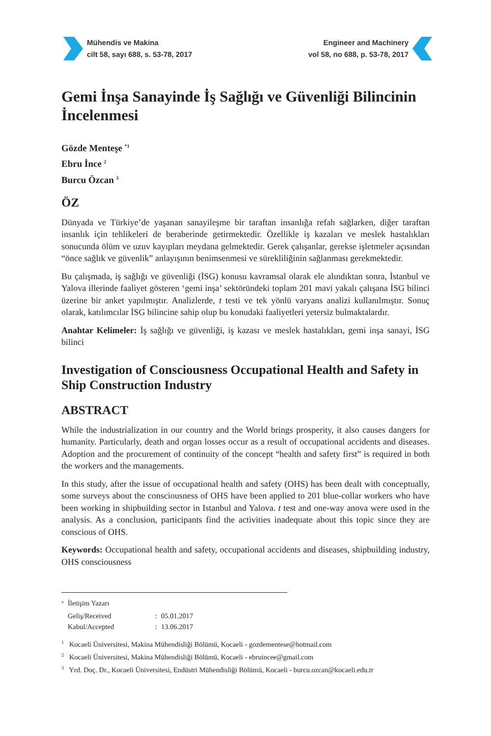Mühendis ve Makina
cilt 58, sayı 688, s. 53-78, 2017
Engineer and Machinery
vol 58, no 688, p. 53-78, 2017
Gemi İnşa Sanayinde İş Sağlığı ve Güvenliği Bilincinin İncelenmesi
Gözde Menteşe <sup>*1</sup>
Ebru İnce <sup>2</sup>
Burcu Özcan <sup>3</sup>
ÖZ
Dünyada ve Türkiye’de yaşanan sanayileşme bir taraftan insanlığa refah sağlarken, diğer taraftan insanlık için tehlikeleri de beraberinde getirmektedir. Özellikle iş kazaları ve meslek hastalıkları sonucunda ölüm ve uzuv kayıpları meydana gelmektedir. Gerek çalışanlar, gerekse işletmeler açısından “önce sağlık ve güvenlik” anlayışının benimsenmesi ve sürekliliğinin sağlanması gerekmektedir.
Bu çalışmada, iş sağlığı ve güvenliği (İSG) konusu kavramsal olarak ele alındıktan sonra, İstanbul ve Yalova illerinde faaliyet gösteren ‘gemi inşa’ sektöründeki toplam 201 mavi yakalı çalışana İSG bilinci üzerine bir anket yapılmıştır. Analizlerde, t testi ve tek yönlü varyans analizi kullanılmıştır. Sonuç olarak, katılımcılar İSG bilincine sahip olup bu konudaki faaliyetleri yetersiz bulmaktalardır.
Anahtar Kelimeler: İş sağlığı ve güvenliği, iş kazası ve meslek hastalıkları, gemi inşa sanayi, İSG bilinci
Investigation of Consciousness Occupational Health and Safety in Ship Construction Industry
ABSTRACT
While the industrialization in our country and the World brings prosperity, it also causes dangers for humanity. Particularly, death and organ losses occur as a result of occupational accidents and diseases. Adoption and the procurement of continuity of the concept “health and safety first” is required in both the workers and the managements.
In this study, after the issue of occupational health and safety (OHS) has been dealt with conceptually, some surveys about the consciousness of OHS have been applied to 201 blue-collar workers who have been working in shipbuilding sector in Istanbul and Yalova. t test and one-way anova were used in the analysis. As a conclusion, participants find the activities inadequate about this topic since they are conscious of OHS.
Keywords: Occupational health and safety, occupational accidents and diseases, shipbuilding industry, OHS consciousness
| <sup>*</sup> | İletişim Yazarı | | |
| | Geliş/Received | : | 05.01.2017 |
| | Kabul/Accepted | : | 13.06.2017 |
<sup>1</sup> Kocaeli Üniversitesi, Makina Mühendisliği Bölümü, Kocaeli - gozdementese@hotmail.com
<sup>2</sup> Kocaeli Üniversitesi, Makina Mühendisliği Bölümü, Kocaeli - ebruincee@gmail.com
<sup>3</sup> Yrd. Doç. Dr., Kocaeli Üniversitesi, Endüstri Mühendisliği Bölümü, Kocaeli - burcu.ozcan@kocaeli.edu.tr